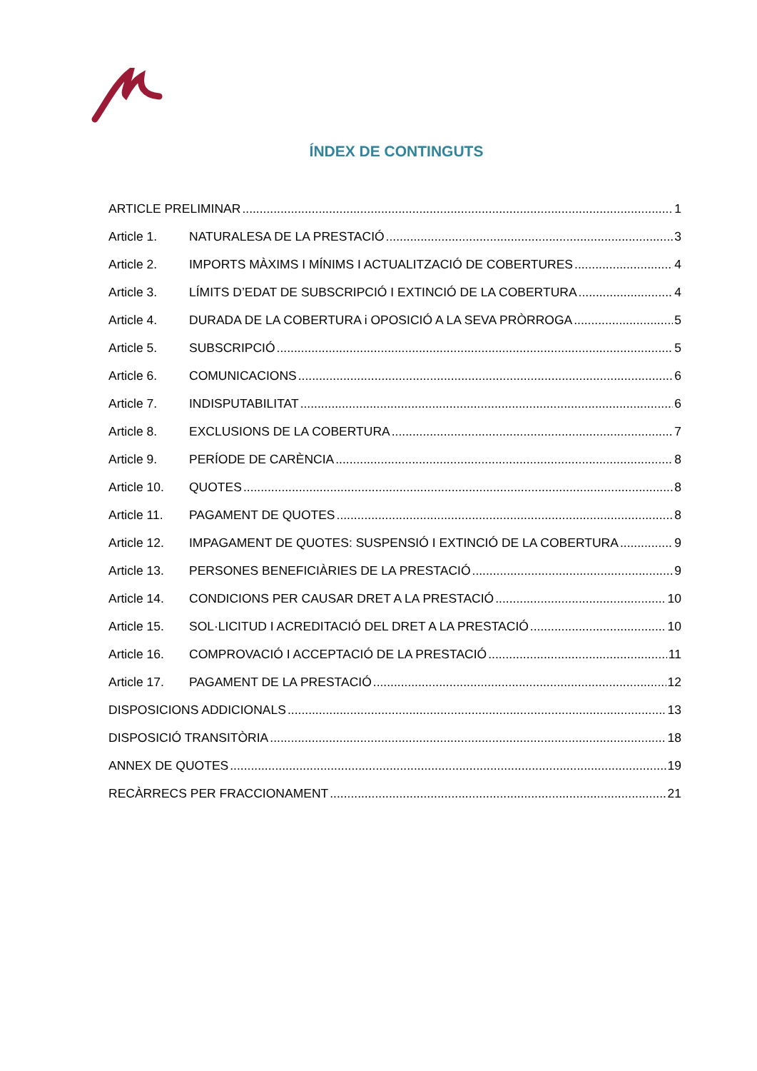ÍNDEX DE CONTINGUTS
ARTICLE PRELIMINAR 1
Article 1. NATURALESA DE LA PRESTACIÓ 3
Article 2. IMPORTS MÀXIMS I MÍNIMS I ACTUALITZACIÓ DE COBERTURES 4
Article 3. LÍMITS D’EDAT DE SUBSCRIPCIÓ I EXTINCIÓ DE LA COBERTURA 4
Article 4. DURADA DE LA COBERTURA i OPOSICIÓ A LA SEVA PRÒRROGA 5
Article 5. SUBSCRIPCIÓ 5
Article 6. COMUNICACIONS 6
Article 7. INDISPUTABILITAT 6
Article 8. EXCLUSIONS DE LA COBERTURA 7
Article 9. PERÍODE DE CARÈNCIA 8
Article 10. QUOTES 8
Article 11. PAGAMENT DE QUOTES 8
Article 12. IMPAGAMENT DE QUOTES: SUSPENSIÓ I EXTINCIÓ DE LA COBERTURA 9
Article 13. PERSONES BENEFICIÀRIES DE LA PRESTACIÓ 9
Article 14. CONDICIONS PER CAUSAR DRET A LA PRESTACIÓ 10
Article 15. SOL·LICITUD I ACREDITACIÓ DEL DRET A LA PRESTACIÓ 10
Article 16. COMPROVACIÓ I ACCEPTACIÓ DE LA PRESTACIÓ 11
Article 17. PAGAMENT DE LA PRESTACIÓ 12
DISPOSICIONS ADDICIONALS 13
DISPOSICIÓ TRANSITÒRIA 18
ANNEX DE QUOTES 19
RECÀRRECS PER FRACCIONAMENT 21